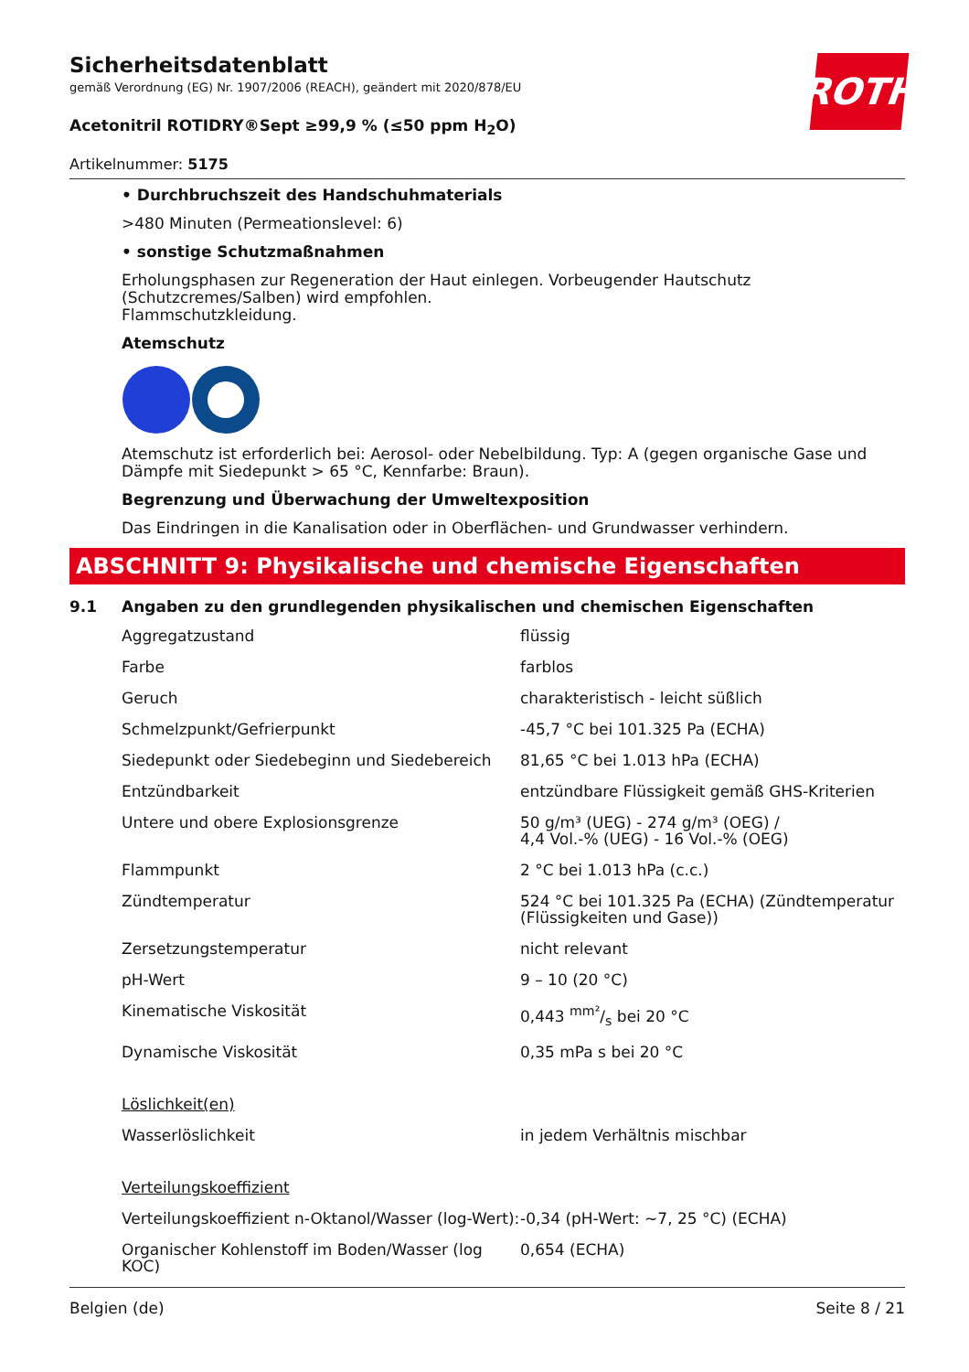ROTH
Sicherheitsdatenblatt
gemäß Verordnung (EG) Nr. 1907/2006 (REACH), geändert mit 2020/878/EU
Acetonitril ROTIDRY®Sept ≥99,9 % (≤50 ppm H<sub>2</sub>O)
Artikelnummer: 5175
• Durchbruchszeit des Handschuhmaterials
>480 Minuten (Permeationslevel: 6)
• sonstige Schutzmaßnahmen
Erholungsphasen zur Regeneration der Haut einlegen. Vorbeugender Hautschutz (Schutzcremes/Salben) wird empfohlen.
Flammschutzkleidung.
Atemschutz
Atemschutz ist erforderlich bei: Aerosol- oder Nebelbildung. Typ: A (gegen organische Gase und Dämpfe mit Siedepunkt > 65 °C, Kennfarbe: Braun).
Begrenzung und Überwachung der Umweltexposition
Das Eindringen in die Kanalisation oder in Oberflächen- und Grundwasser verhindern.
ABSCHNITT 9: Physikalische und chemische Eigenschaften
9.1 Angaben zu den grundlegenden physikalischen und chemischen Eigenschaften
| Aggregatzustand | flüssig |
| Farbe | farblos |
| Geruch | charakteristisch - leicht süßlich |
| Schmelzpunkt/Gefrierpunkt | -45,7 °C bei 101.325 Pa (ECHA) |
| Siedepunkt oder Siedebeginn und Siedebereich | 81,65 °C bei 1.013 hPa (ECHA) |
| Entzündbarkeit | entzündbare Flüssigkeit gemäß GHS-Kriterien |
| Untere und obere Explosionsgrenze | 50 g/m³ (UEG) - 274 g/m³ (OEG) / 4,4 Vol.-% (UEG) - 16 Vol.-% (OEG) |
| Flammpunkt | 2 °C bei 1.013 hPa (c.c.) |
| Zündtemperatur | 524 °C bei 101.325 Pa (ECHA) (Zündtemperatur (Flüssigkeiten und Gase)) |
| Zersetzungstemperatur | nicht relevant |
| pH-Wert | 9 – 10 (20 °C) |
| Kinematische Viskosität | 0,443 mm²/s bei 20 °C |
| Dynamische Viskosität | 0,35 mPa s bei 20 °C |
| Löslichkeit(en) | |
| Wasserlöslichkeit | in jedem Verhältnis mischbar |
| Verteilungskoeffizient | |
| Verteilungskoeffizient n-Oktanol/Wasser (log-Wert): | -0,34 (pH-Wert: ~7, 25 °C) (ECHA) |
| Organischer Kohlenstoff im Boden/Wasser (log KOC) | 0,654 (ECHA) |
Belgien (de) Seite 8 / 21